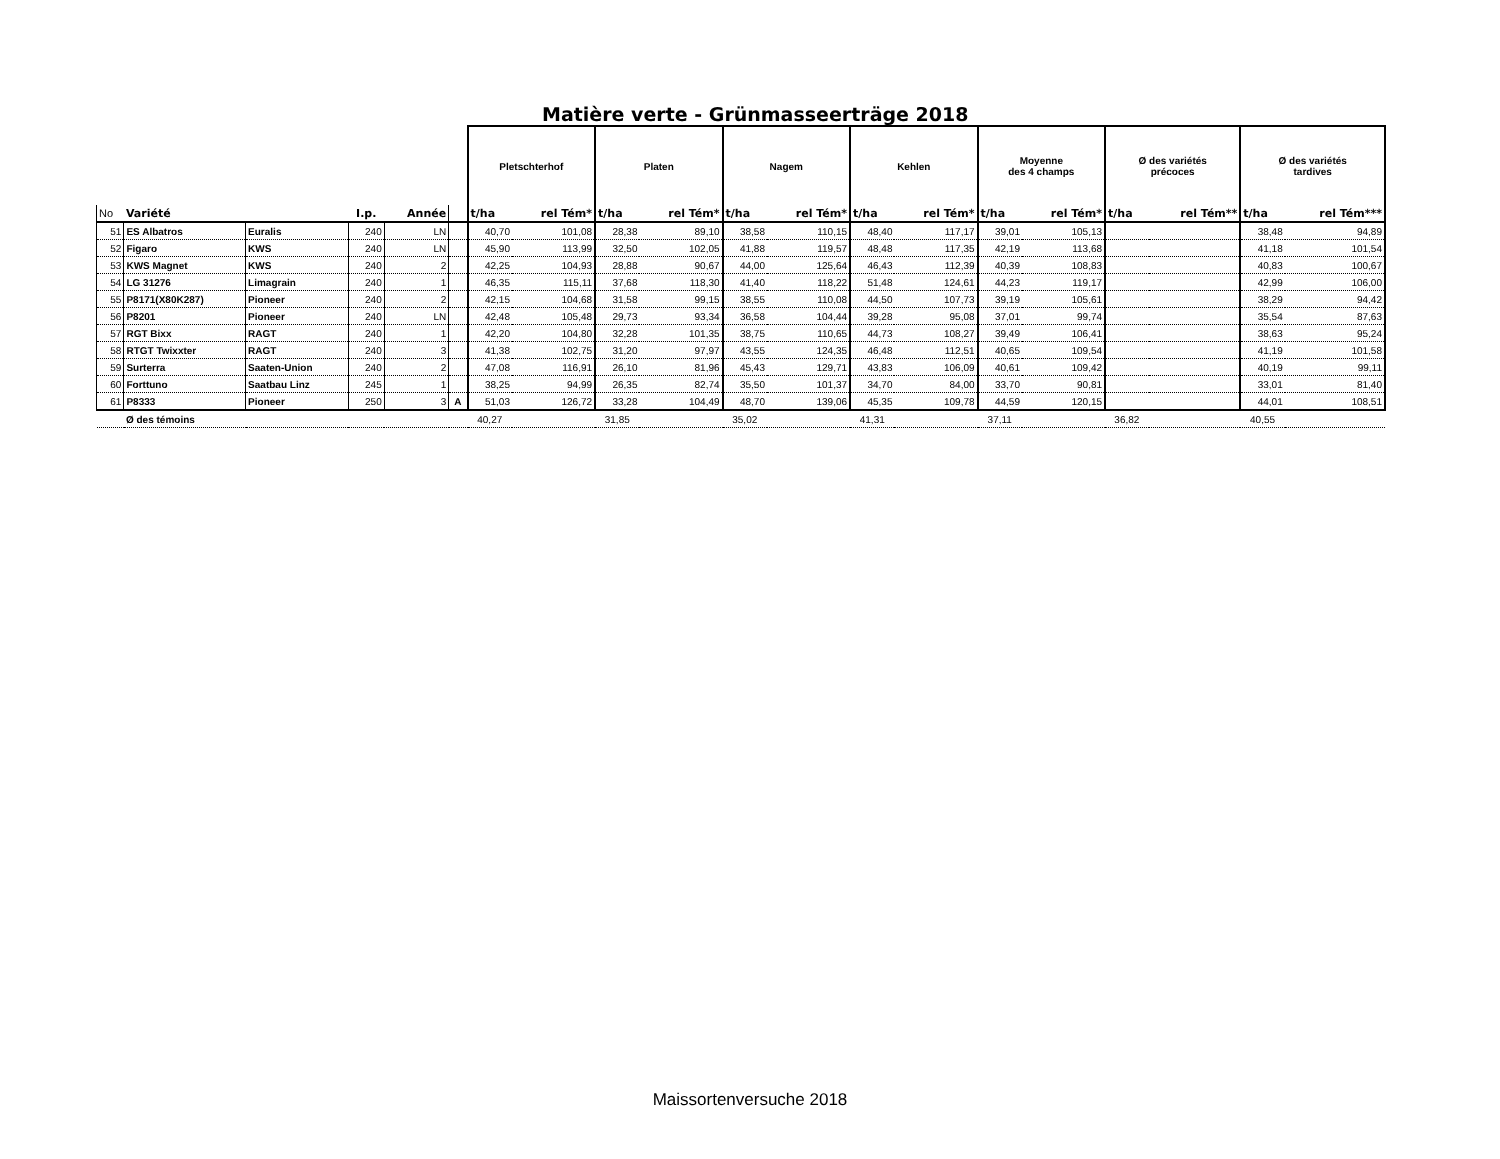Matière verte - Grünmasseerträge 2018
| | | | | | | Pletschterhof | | Platen | | Nagem | | Kehlen | | Moyenne des 4 champs | | Ø des variétés précoces | | Ø des variétés tardives | |
| --- | --- | --- | --- | --- | --- | --- | --- | --- | --- | --- | --- | --- | --- | --- | --- | --- | --- | --- | --- |
| No | Variété | | I.p. | Année | | t/ha | rel Tém* | t/ha | rel Tém* | t/ha | rel Tém* | t/ha | rel Tém* | t/ha | rel Tém* | t/ha | rel Tém** | t/ha | rel Tém*** |
| 51 | ES Albatros | Euralis | 240 | LN | | 40,70 | 101,08 | 28,38 | 89,10 | 38,58 | 110,15 | 48,40 | 117,17 | 39,01 | 105,13 | | | 38,48 | 94,89 |
| 52 | Figaro | KWS | 240 | LN | | 45,90 | 113,99 | 32,50 | 102,05 | 41,88 | 119,57 | 48,48 | 117,35 | 42,19 | 113,68 | | | 41,18 | 101,54 |
| 53 | KWS Magnet | KWS | 240 | 2 | | 42,25 | 104,93 | 28,88 | 90,67 | 44,00 | 125,64 | 46,43 | 112,39 | 40,39 | 108,83 | | | 40,83 | 100,67 |
| 54 | LG 31276 | Limagrain | 240 | 1 | | 46,35 | 115,11 | 37,68 | 118,30 | 41,40 | 118,22 | 51,48 | 124,61 | 44,23 | 119,17 | | | 42,99 | 106,00 |
| 55 | P8171(X80K287) | Pioneer | 240 | 2 | | 42,15 | 104,68 | 31,58 | 99,15 | 38,55 | 110,08 | 44,50 | 107,73 | 39,19 | 105,61 | | | 38,29 | 94,42 |
| 56 | P8201 | Pioneer | 240 | LN | | 42,48 | 105,48 | 29,73 | 93,34 | 36,58 | 104,44 | 39,28 | 95,08 | 37,01 | 99,74 | | | 35,54 | 87,63 |
| 57 | RGT Bixx | RAGT | 240 | 1 | | 42,20 | 104,80 | 32,28 | 101,35 | 38,75 | 110,65 | 44,73 | 108,27 | 39,49 | 106,41 | | | 38,63 | 95,24 |
| 58 | RTGT Twixxter | RAGT | 240 | 3 | | 41,38 | 102,75 | 31,20 | 97,97 | 43,55 | 124,35 | 46,48 | 112,51 | 40,65 | 109,54 | | | 41,19 | 101,58 |
| 59 | Surterra | Saaten-Union | 240 | 2 | | 47,08 | 116,91 | 26,10 | 81,96 | 45,43 | 129,71 | 43,83 | 106,09 | 40,61 | 109,42 | | | 40,19 | 99,11 |
| 60 | Forttuno | Saatbau Linz | 245 | 1 | | 38,25 | 94,99 | 26,35 | 82,74 | 35,50 | 101,37 | 34,70 | 84,00 | 33,70 | 90,81 | | | 33,01 | 81,40 |
| 61 | P8333 | Pioneer | 250 | 3 | A | 51,03 | 126,72 | 33,28 | 104,49 | 48,70 | 139,06 | 45,35 | 109,78 | 44,59 | 120,15 | | | 44,01 | 108,51 |
| | Ø des témoins | | | | | 40,27 | | 31,85 | | 35,02 | | 41,31 | | 37,11 | | 36,82 | | 40,55 | |
Maissortenversuche 2018